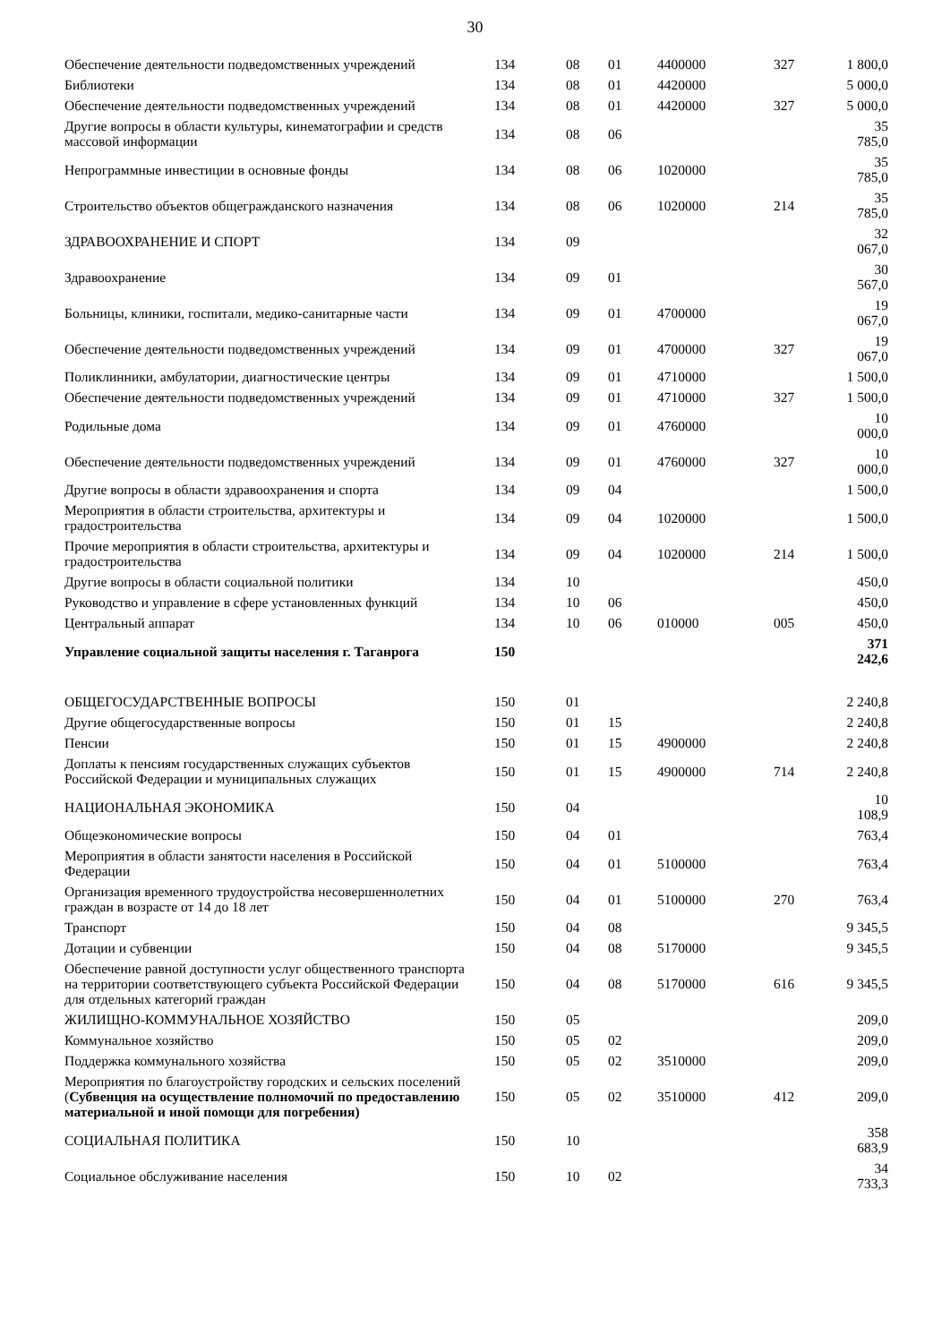30
| Обеспечение деятельности подведомственных учреждений | 134 | 08 | 01 | 4400000 | 327 | 1 800,0 |
| Библиотеки | 134 | 08 | 01 | 4420000 | | 5 000,0 |
| Обеспечение деятельности подведомственных учреждений | 134 | 08 | 01 | 4420000 | 327 | 5 000,0 |
| Другие вопросы в области культуры, кинематографии и средств массовой информации | 134 | 08 | 06 | | | 35 785,0 |
| Непрограммные инвестиции в основные фонды | 134 | 08 | 06 | 1020000 | | 35 785,0 |
| Строительство объектов общегражданского назначения | 134 | 08 | 06 | 1020000 | 214 | 35 785,0 |
| ЗДРАВООХРАНЕНИЕ И СПОРТ | 134 | 09 | | | | 32 067,0 |
| Здравоохранение | 134 | 09 | 01 | | | 30 567,0 |
| Больницы, клиники, госпитали, медико-санитарные части | 134 | 09 | 01 | 4700000 | | 19 067,0 |
| Обеспечение деятельности подведомственных учреждений | 134 | 09 | 01 | 4700000 | 327 | 19 067,0 |
| Поликлинники, амбулатории, диагностические центры | 134 | 09 | 01 | 4710000 | | 1 500,0 |
| Обеспечение деятельности подведомственных учреждений | 134 | 09 | 01 | 4710000 | 327 | 1 500,0 |
| Родильные дома | 134 | 09 | 01 | 4760000 | | 10 000,0 |
| Обеспечение деятельности подведомственных учреждений | 134 | 09 | 01 | 4760000 | 327 | 10 000,0 |
| Другие вопросы в области здравоохранения и спорта | 134 | 09 | 04 | | | 1 500,0 |
| Мероприятия в области строительства, архитектуры и градостроительства | 134 | 09 | 04 | 1020000 | | 1 500,0 |
| Прочие мероприятия в области строительства, архитектуры и градостроительства | 134 | 09 | 04 | 1020000 | 214 | 1 500,0 |
| Другие вопросы в области социальной политики | 134 | 10 | | | | 450,0 |
| Руководство и управление в сфере установленных функций | 134 | 10 | 06 | | | 450,0 |
| Центральный аппарат | 134 | 10 | 06 | 010000 | 005 | 450,0 |
| Управление социальной защиты населения г. Таганрога | 150 | | | | | 371 242,6 |
| ОБЩЕГОСУДАРСТВЕННЫЕ ВОПРОСЫ | 150 | 01 | | | | 2 240,8 |
| Другие общегосударственные вопросы | 150 | 01 | 15 | | | 2 240,8 |
| Пенсии | 150 | 01 | 15 | 4900000 | | 2 240,8 |
| Доплаты к пенсиям государственных служащих субъектов Российской Федерации и муниципальных служащих | 150 | 01 | 15 | 4900000 | 714 | 2 240,8 |
| НАЦИОНАЛЬНАЯ ЭКОНОМИКА | 150 | 04 | | | | 10 108,9 |
| Общеэкономические вопросы | 150 | 04 | 01 | | | 763,4 |
| Мероприятия в области занятости населения в Российской Федерации | 150 | 04 | 01 | 5100000 | | 763,4 |
| Организация временного трудоустройства несовершеннолетних граждан в возрасте от 14 до 18 лет | 150 | 04 | 01 | 5100000 | 270 | 763,4 |
| Транспорт | 150 | 04 | 08 | | | 9 345,5 |
| Дотации и субвенции | 150 | 04 | 08 | 5170000 | | 9 345,5 |
| Обеспечение равной доступности услуг общественного транспорта на территории соответствующего субъекта Российской Федерации для отдельных категорий граждан | 150 | 04 | 08 | 5170000 | 616 | 9 345,5 |
| ЖИЛИЩНО-КОММУНАЛЬНОЕ ХОЗЯЙСТВО | 150 | 05 | | | | 209,0 |
| Коммунальное хозяйство | 150 | 05 | 02 | | | 209,0 |
| Поддержка коммунального хозяйства | 150 | 05 | 02 | 3510000 | | 209,0 |
| Мероприятия по благоустройству городских и сельских поселений ( Субвенция на осуществление полномочий по предоставлению материальной и иной помощи для погребения) | 150 | 05 | 02 | 3510000 | 412 | 209,0 |
| СОЦИАЛЬНАЯ ПОЛИТИКА | 150 | 10 | | | | 358 683,9 |
| Социальное обслуживание населения | 150 | 10 | 02 | | | 34 733,3 |